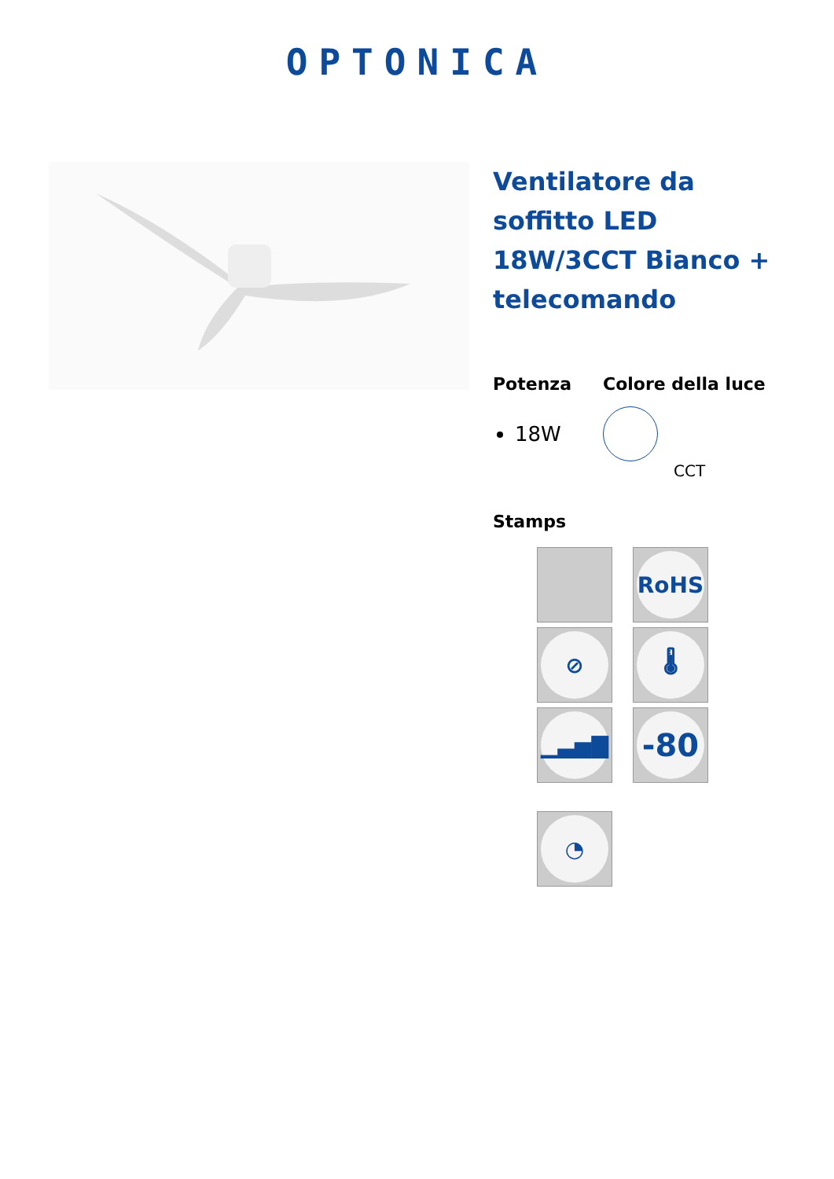OPTONICA
Ventilatore da soffitto LED 18W/3CCT Bianco + telecomando
Potenza
18W
Colore della luce
CCT
Stamps
RoHS
⊘
🌡
▁▃▅▇
-80
◔